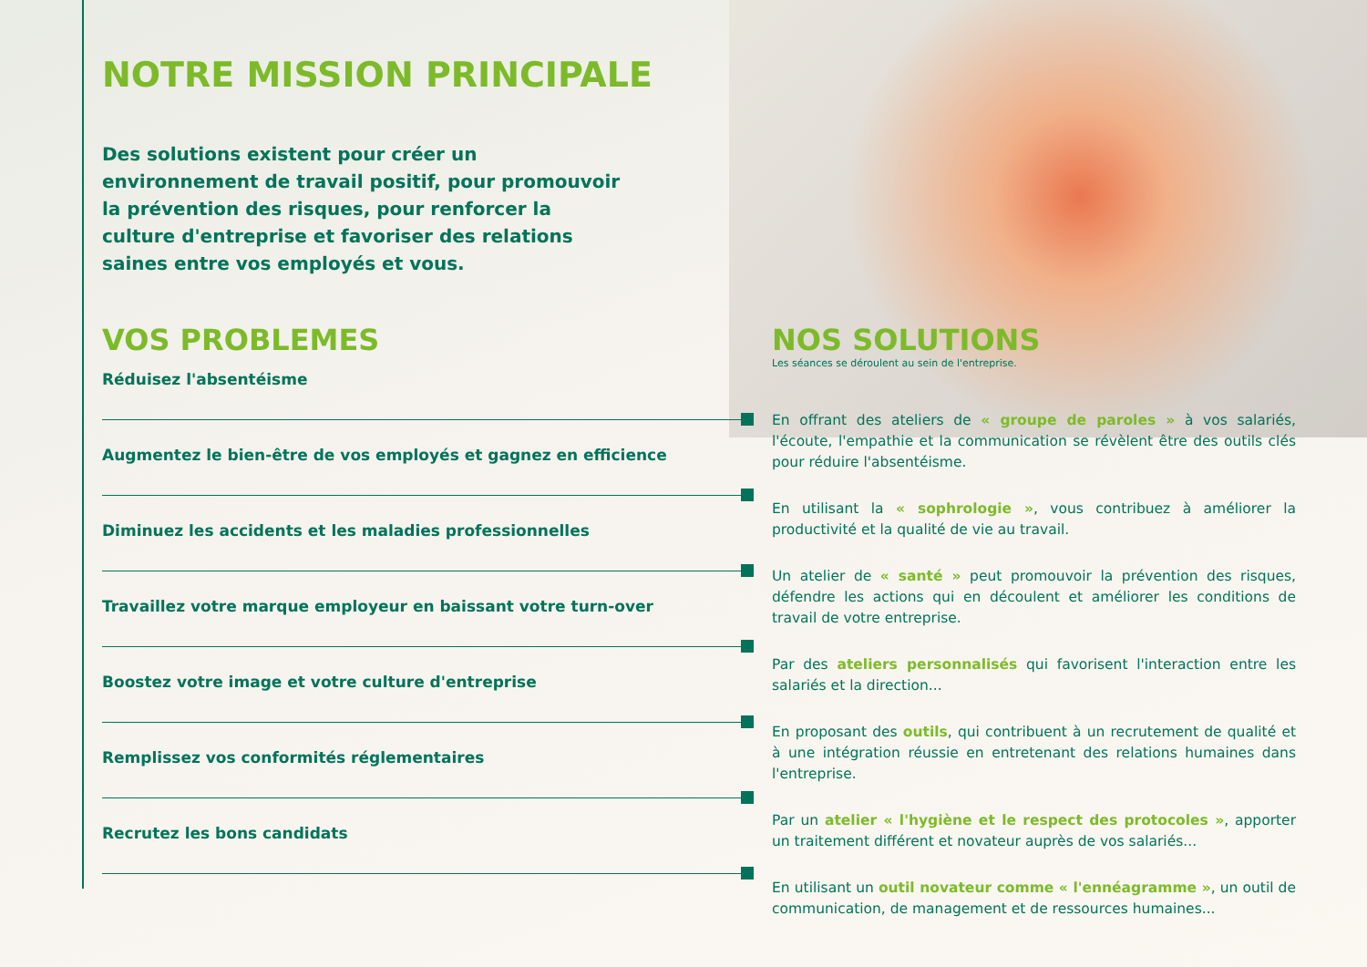NOTRE MISSION PRINCIPALE
Des solutions existent pour créer un environnement de travail positif, pour promouvoir la prévention des risques, pour renforcer la culture d'entreprise et favoriser des relations saines entre vos employés et vous.
VOS PROBLEMES
Réduisez l'absentéisme
Augmentez le bien-être de vos employés et gagnez en efficience
Diminuez les accidents et les maladies professionnelles
Travaillez votre marque employeur en baissant votre turn-over
Boostez votre image et votre culture d'entreprise
Remplissez vos conformités réglementaires
Recrutez les bons candidats
NOS SOLUTIONS
Les séances se déroulent au sein de l'entreprise.
En offrant des ateliers de « groupe de paroles » à vos salariés, l'écoute, l'empathie et la communication se révèlent être des outils clés pour réduire l'absentéisme.
En utilisant la « sophrologie », vous contribuez à améliorer la productivité et la qualité de vie au travail.
Un atelier de « santé » peut promouvoir la prévention des risques, défendre les actions qui en découlent et améliorer les conditions de travail de votre entreprise.
Par des ateliers personnalisés qui favorisent l'interaction entre les salariés et la direction...
En proposant des outils, qui contribuent à un recrutement de qualité et à une intégration réussie en entretenant des relations humaines dans l'entreprise.
Par un atelier « l'hygiène et le respect des protocoles », apporter un traitement différent et novateur auprès de vos salariés...
En utilisant un outil novateur comme « l'ennéagramme », un outil de communication, de management et de ressources humaines...